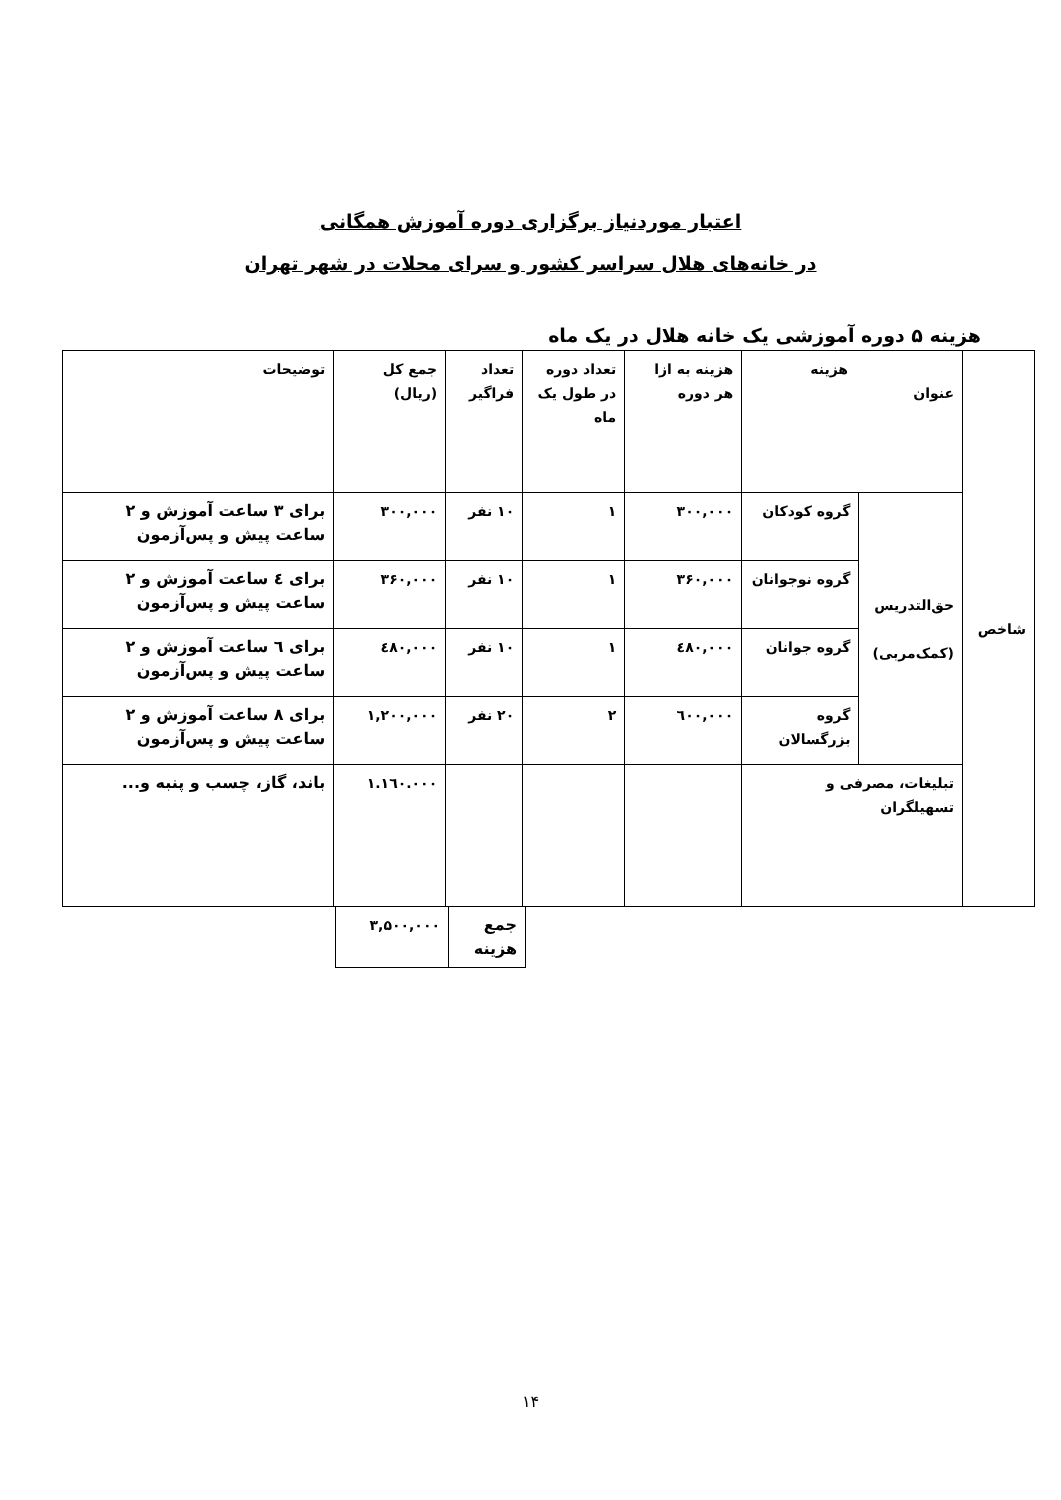اعتبار موردنیاز برگزاری دوره آموزش همگانی
در خانه‌های هلال سراسر کشور و سرای محلات در شهر تهران
هزینه ۵ دوره آموزشی یک خانه هلال در یک ماه
| شاخص | هزینه عنوان | | هزینه به ازا هر دوره | تعداد دوره در طول یک ماه | تعداد فراگیر | جمع کل (ریال) | توضیحات |
| | حق‌التدریس (کمک‌مربی) | گروه کودکان | ۳۰۰,۰۰۰ | ۱ | ۱۰ نفر | ۳۰۰,۰۰۰ | برای ۳ ساعت آموزش و ۲ ساعت پیش و پس‌آزمون |
| | | گروه نوجوانان | ۳۶۰,۰۰۰ | ۱ | ۱۰ نفر | ۳۶۰,۰۰۰ | برای ٤ ساعت آموزش و ۲ ساعت پیش و پس‌آزمون |
| | | گروه جوانان | ٤۸۰,۰۰۰ | ۱ | ۱۰ نفر | ٤۸۰,۰۰۰ | برای ٦ ساعت آموزش و ۲ ساعت پیش و پس‌آزمون |
| | | گروه بزرگسالان | ٦۰۰,۰۰۰ | ۲ | ۲۰ نفر | ۱,۲۰۰,۰۰۰ | برای ۸ ساعت آموزش و ۲ ساعت پیش و پس‌آزمون |
| | تبلیغات، مصرفی و تسهیلگران | | | | | ۱.۱٦۰.۰۰۰ | باند، گاز، چسب و پنبه و... |
| جمع هزینه | ۳,۵۰۰,۰۰۰ |
۱۴